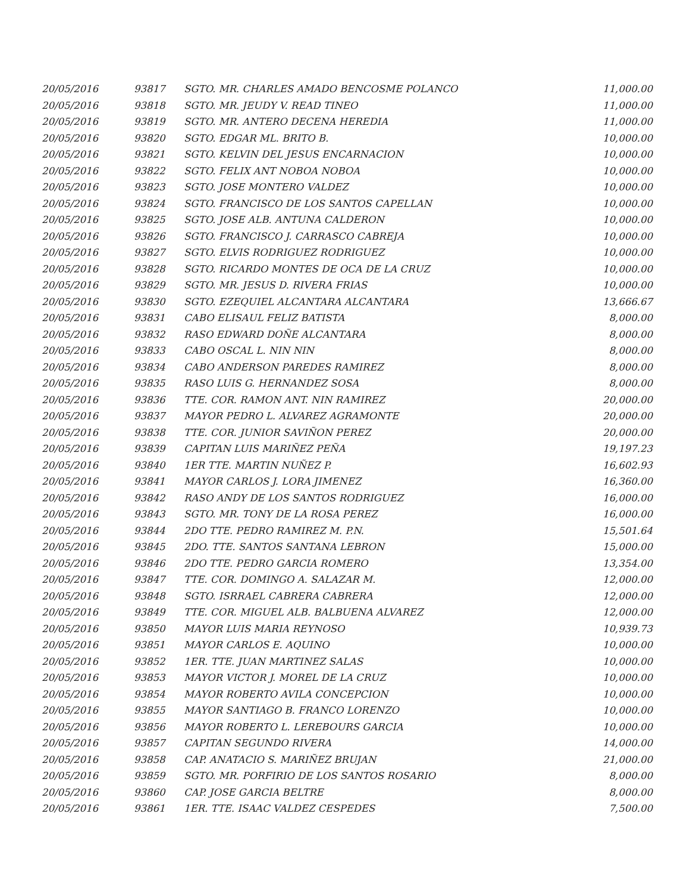| 20/05/2016 | 93817 | SGTO. MR. CHARLES AMADO BENCOSME POLANCO | 11,000.00 |
| 20/05/2016 | 93818 | SGTO. MR. JEUDY V. READ TINEO | 11,000.00 |
| 20/05/2016 | 93819 | SGTO. MR. ANTERO DECENA HEREDIA | 11,000.00 |
| 20/05/2016 | 93820 | SGTO. EDGAR ML. BRITO B. | 10,000.00 |
| 20/05/2016 | 93821 | SGTO. KELVIN DEL JESUS ENCARNACION | 10,000.00 |
| 20/05/2016 | 93822 | SGTO. FELIX ANT NOBOA NOBOA | 10,000.00 |
| 20/05/2016 | 93823 | SGTO. JOSE MONTERO VALDEZ | 10,000.00 |
| 20/05/2016 | 93824 | SGTO. FRANCISCO DE LOS SANTOS CAPELLAN | 10,000.00 |
| 20/05/2016 | 93825 | SGTO. JOSE ALB. ANTUNA CALDERON | 10,000.00 |
| 20/05/2016 | 93826 | SGTO. FRANCISCO J. CARRASCO CABREJA | 10,000.00 |
| 20/05/2016 | 93827 | SGTO. ELVIS RODRIGUEZ RODRIGUEZ | 10,000.00 |
| 20/05/2016 | 93828 | SGTO. RICARDO MONTES DE OCA DE LA CRUZ | 10,000.00 |
| 20/05/2016 | 93829 | SGTO. MR. JESUS D. RIVERA FRIAS | 10,000.00 |
| 20/05/2016 | 93830 | SGTO. EZEQUIEL ALCANTARA ALCANTARA | 13,666.67 |
| 20/05/2016 | 93831 | CABO ELISAUL FELIZ BATISTA | 8,000.00 |
| 20/05/2016 | 93832 | RASO EDWARD DOÑE ALCANTARA | 8,000.00 |
| 20/05/2016 | 93833 | CABO OSCAL L. NIN NIN | 8,000.00 |
| 20/05/2016 | 93834 | CABO ANDERSON PAREDES RAMIREZ | 8,000.00 |
| 20/05/2016 | 93835 | RASO LUIS G. HERNANDEZ SOSA | 8,000.00 |
| 20/05/2016 | 93836 | TTE. COR. RAMON ANT. NIN RAMIREZ | 20,000.00 |
| 20/05/2016 | 93837 | MAYOR PEDRO L. ALVAREZ AGRAMONTE | 20,000.00 |
| 20/05/2016 | 93838 | TTE. COR. JUNIOR SAVIÑON PEREZ | 20,000.00 |
| 20/05/2016 | 93839 | CAPITAN LUIS MARIÑEZ PEÑA | 19,197.23 |
| 20/05/2016 | 93840 | 1ER TTE. MARTIN NUÑEZ P. | 16,602.93 |
| 20/05/2016 | 93841 | MAYOR CARLOS J. LORA JIMENEZ | 16,360.00 |
| 20/05/2016 | 93842 | RASO ANDY DE LOS SANTOS RODRIGUEZ | 16,000.00 |
| 20/05/2016 | 93843 | SGTO. MR. TONY DE LA ROSA PEREZ | 16,000.00 |
| 20/05/2016 | 93844 | 2DO TTE. PEDRO RAMIREZ M. P.N. | 15,501.64 |
| 20/05/2016 | 93845 | 2DO. TTE. SANTOS SANTANA LEBRON | 15,000.00 |
| 20/05/2016 | 93846 | 2DO TTE. PEDRO GARCIA ROMERO | 13,354.00 |
| 20/05/2016 | 93847 | TTE. COR. DOMINGO A. SALAZAR M. | 12,000.00 |
| 20/05/2016 | 93848 | SGTO. ISRRAEL CABRERA CABRERA | 12,000.00 |
| 20/05/2016 | 93849 | TTE. COR. MIGUEL ALB. BALBUENA ALVAREZ | 12,000.00 |
| 20/05/2016 | 93850 | MAYOR LUIS MARIA REYNOSO | 10,939.73 |
| 20/05/2016 | 93851 | MAYOR CARLOS E. AQUINO | 10,000.00 |
| 20/05/2016 | 93852 | 1ER. TTE. JUAN MARTINEZ SALAS | 10,000.00 |
| 20/05/2016 | 93853 | MAYOR VICTOR J. MOREL DE LA CRUZ | 10,000.00 |
| 20/05/2016 | 93854 | MAYOR ROBERTO AVILA CONCEPCION | 10,000.00 |
| 20/05/2016 | 93855 | MAYOR SANTIAGO B. FRANCO LORENZO | 10,000.00 |
| 20/05/2016 | 93856 | MAYOR ROBERTO L. LEREBOURS GARCIA | 10,000.00 |
| 20/05/2016 | 93857 | CAPITAN SEGUNDO RIVERA | 14,000.00 |
| 20/05/2016 | 93858 | CAP. ANATACIO S. MARIÑEZ BRUJAN | 21,000.00 |
| 20/05/2016 | 93859 | SGTO. MR. PORFIRIO DE LOS SANTOS ROSARIO | 8,000.00 |
| 20/05/2016 | 93860 | CAP. JOSE GARCIA BELTRE | 8,000.00 |
| 20/05/2016 | 93861 | 1ER. TTE. ISAAC VALDEZ CESPEDES | 7,500.00 |